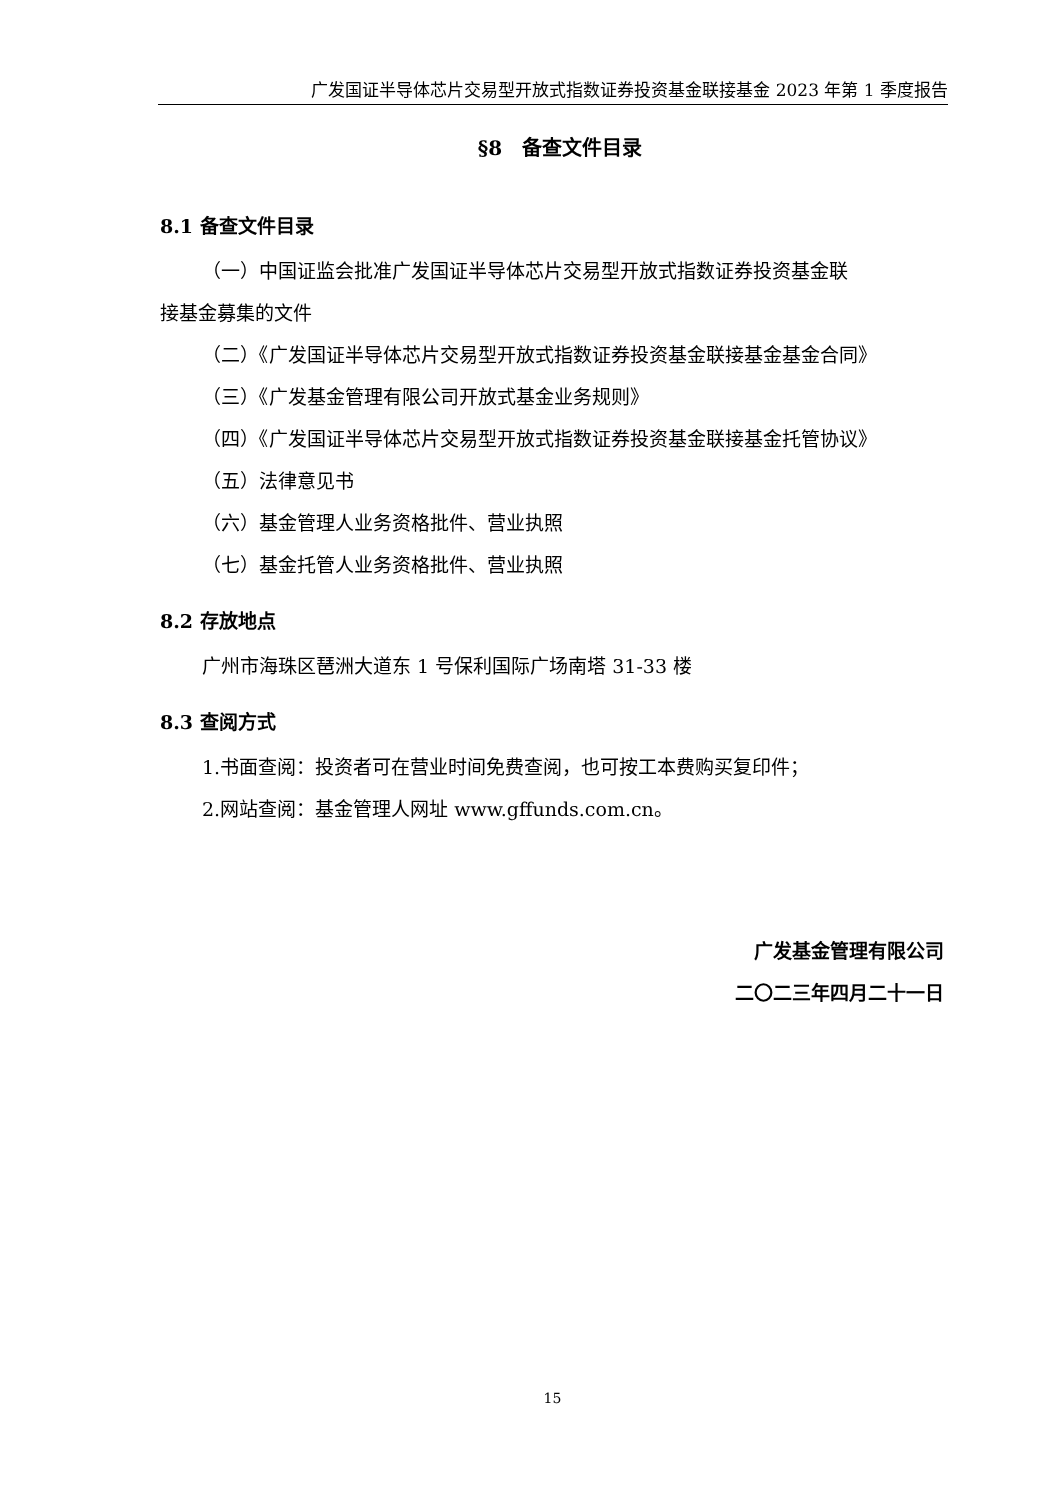广发国证半导体芯片交易型开放式指数证券投资基金联接基金 2023 年第 1 季度报告
§8　备查文件目录
8.1 备查文件目录
（一）中国证监会批准广发国证半导体芯片交易型开放式指数证券投资基金联
接基金募集的文件
（二）《广发国证半导体芯片交易型开放式指数证券投资基金联接基金基金合同》
（三）《广发基金管理有限公司开放式基金业务规则》
（四）《广发国证半导体芯片交易型开放式指数证券投资基金联接基金托管协议》
（五）法律意见书
（六）基金管理人业务资格批件、营业执照
（七）基金托管人业务资格批件、营业执照
8.2 存放地点
广州市海珠区琶洲大道东 1 号保利国际广场南塔 31-33 楼
8.3 查阅方式
1.书面查阅：投资者可在营业时间免费查阅，也可按工本费购买复印件；
2.网站查阅：基金管理人网址 www.gffunds.com.cn。
广发基金管理有限公司
二〇二三年四月二十一日
15